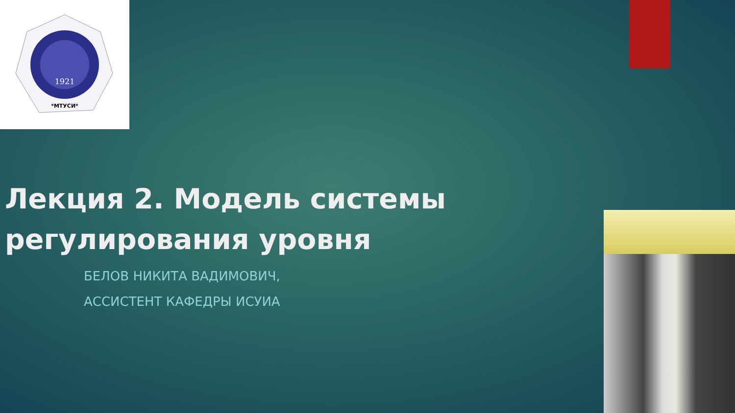1921
*МТУСИ*
Лекция 2. Модель системы
регулирования уровня
БЕЛОВ НИКИТА ВАДИМОВИЧ,
АССИСТЕНТ КАФЕДРЫ ИСУИА